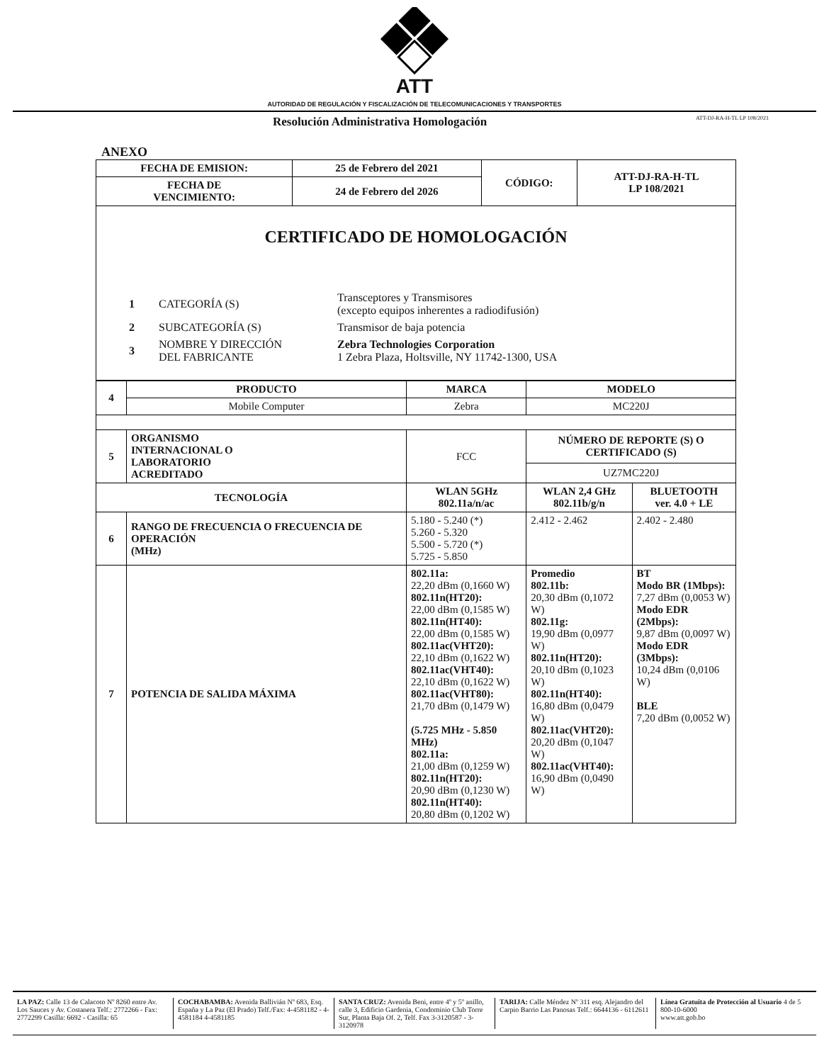ATT
AUTORIDAD DE REGULACIÓN Y FISCALIZACIÓN DE TELECOMUNICACIONES Y TRANSPORTES
Resolución Administrativa Homologación ATT-DJ-RA-H-TL LP 108/2021
ANEXO
| FECHA DE EMISION: | 25 de Febrero del 2021 | CÓDIGO: | ATT-DJ-RA-H-TL LP 108/2021 |
| FECHA DE VENCIMIENTO: | 24 de Febrero del 2026 | | |
| CERTIFICADO DE HOMOLOGACIÓN / 1 / CATEGORÍA (S) / Transceptores y Transmisores (excepto equipos inherentes a radiodifusión) / / 2 / SUBCATEGORÍA (S) / Transmisor de baja potencia / / 3 / NOMBRE Y DIRECCIÓN DEL FABRICANTE / Zebra Technologies Corporation 1 Zebra Plaza, Holtsville, NY 11742-1300, USA / |
| 4 | PRODUCTO | MARCA | MODELO | |
| | Mobile Computer | Zebra | MC220J | |
| 5 | ORGANISMO INTERNACIONAL O LABORATORIO ACREDITADO | FCC | NÚMERO DE REPORTE (S) O CERTIFICADO (S) | |
| | | | UZ7MC220J | |
| TECNOLOGÍA | | WLAN 5GHz 802.11a/n/ac | WLAN 2,4 GHz 802.11b/g/n | BLUETOOTH ver. 4.0 + LE |
| 6 | RANGO DE FRECUENCIA O FRECUENCIA DE OPERACIÓN (MHz) | 5.180 - 5.240 (*) 5.260 - 5.320 5.500 - 5.720 (*) 5.725 - 5.850 | 2.412 - 2.462 | 2.402 - 2.480 |
| 7 | POTENCIA DE SALIDA MÁXIMA | 802.11a: 22,20 dBm (0,1660 W) 802.11n(HT20): 22,00 dBm (0,1585 W) 802.11n(HT40): 22,00 dBm (0,1585 W) 802.11ac(VHT20): 22,10 dBm (0,1622 W) 802.11ac(VHT40): 22,10 dBm (0,1622 W) 802.11ac(VHT80): 21,70 dBm (0,1479 W) (5.725 MHz - 5.850 MHz) 802.11a: 21,00 dBm (0,1259 W) 802.11n(HT20): 20,90 dBm (0,1230 W) 802.11n(HT40): 20,80 dBm (0,1202 W) | Promedio 802.11b: 20,30 dBm (0,1072 W) 802.11g: 19,90 dBm (0,0977 W) 802.11n(HT20): 20,10 dBm (0,1023 W) 802.11n(HT40): 16,80 dBm (0,0479 W) 802.11ac(VHT20): 20,20 dBm (0,1047 W) 802.11ac(VHT40): 16,90 dBm (0,0490 W) | BT Modo BR (1Mbps): 7,27 dBm (0,0053 W) Modo EDR (2Mbps): 9,87 dBm (0,0097 W) Modo EDR (3Mbps): 10,24 dBm (0,0106 W) BLE 7,20 dBm (0,0052 W) |
LA PAZ: Calle 13 de Calacoto Nº 8260 entre Av. Los Sauces y Av. Costanera Telf.: 2772266 - Fax: 2772299 Casilla: 6692 - Casilla: 65
COCHABAMBA: Avenida Ballivián Nº 683, Esq. España y La Paz (El Prado) Telf./Fax: 4-4581182 - 4-4581184 4-4581185
SANTA CRUZ: Avenida Beni, entre 4º y 5º anillo, calle 3, Edificio Gardenia, Condominio Club Torre Sur, Planta Baja Of. 2, Telf. Fax 3-3120587 - 3-3120978
TARIJA: Calle Méndez Nº 311 esq. Alejandro del Carpio Barrio Las Panosas Telf.: 6644136 - 6112611
Línea Gratuita de Protección al Usuario 4 de 5
800-10-6000
www.att.gob.bo